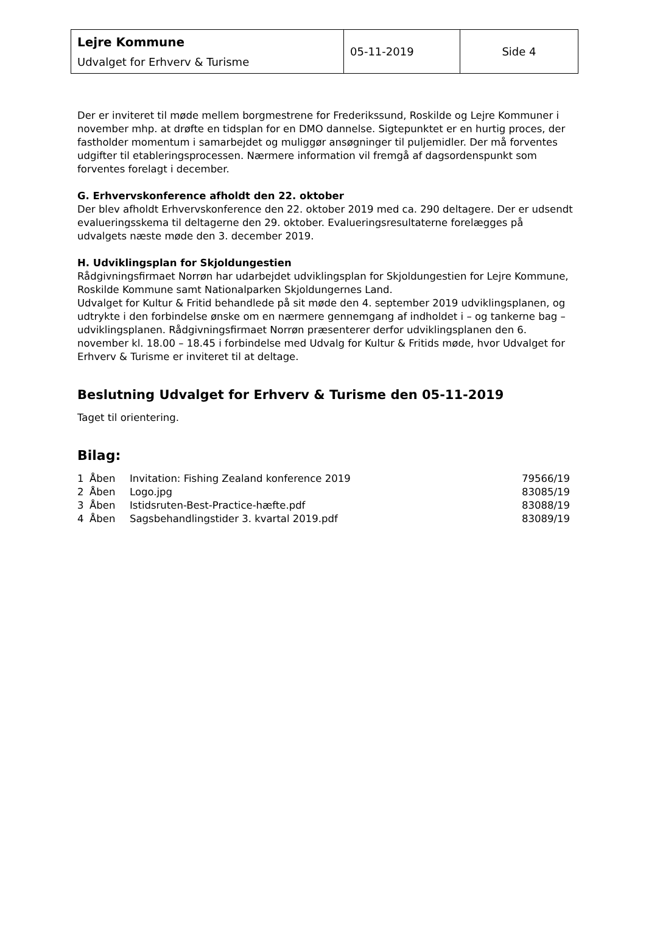| Lejre Kommune Udvalget for Erhverv & Turisme | 05-11-2019 | Side 4 |
Der er inviteret til møde mellem borgmestrene for Frederikssund, Roskilde og Lejre Kommuner i november mhp. at drøfte en tidsplan for en DMO dannelse. Sigtepunktet er en hurtig proces, der fastholder momentum i samarbejdet og muliggør ansøgninger til puljemidler. Der må forventes udgifter til etableringsprocessen. Nærmere information vil fremgå af dagsordenspunkt som forventes forelagt i december.
G. Erhvervskonference afholdt den 22. oktober
Der blev afholdt Erhvervskonference den 22. oktober 2019 med ca. 290 deltagere. Der er udsendt evalueringsskema til deltagerne den 29. oktober. Evalueringsresultaterne forelægges på udvalgets næste møde den 3. december 2019.
H. Udviklingsplan for Skjoldungestien
Rådgivningsfirmaet Norrøn har udarbejdet udviklingsplan for Skjoldungestien for Lejre Kommune, Roskilde Kommune samt Nationalparken Skjoldungernes Land.
Udvalget for Kultur & Fritid behandlede på sit møde den 4. september 2019 udviklingsplanen, og udtrykte i den forbindelse ønske om en nærmere gennemgang af indholdet i – og tankerne bag – udviklingsplanen. Rådgivningsfirmaet Norrøn præsenterer derfor udviklingsplanen den 6. november kl. 18.00 – 18.45 i forbindelse med Udvalg for Kultur & Fritids møde, hvor Udvalget for Erhverv & Turisme er inviteret til at deltage.
Beslutning Udvalget for Erhverv & Turisme den 05-11-2019
Taget til orientering.
Bilag:
| 1 | Åben | Invitation: Fishing Zealand konference 2019 | 79566/19 |
| 2 | Åben | Logo.jpg | 83085/19 |
| 3 | Åben | Istidsruten-Best-Practice-hæfte.pdf | 83088/19 |
| 4 | Åben | Sagsbehandlingstider 3. kvartal 2019.pdf | 83089/19 |